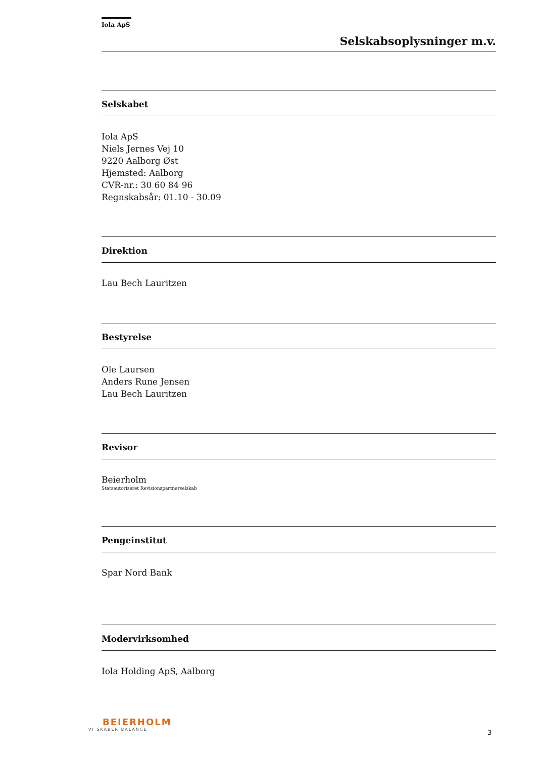Iola ApS
Selskabsoplysninger m.v.
Selskabet
Iola ApS
Niels Jernes Vej 10
9220 Aalborg Øst
Hjemsted: Aalborg
CVR-nr.: 30 60 84 96
Regnskabsår: 01.10 - 30.09
Direktion
Lau Bech Lauritzen
Bestyrelse
Ole Laursen
Anders Rune Jensen
Lau Bech Lauritzen
Revisor
Beierholm
Statsautoriseret Revisionspartnerselskab
Pengeinstitut
Spar Nord Bank
Modervirksomhed
Iola Holding ApS, Aalborg
BEIERHOLM
VI SKABER BALANCE
3